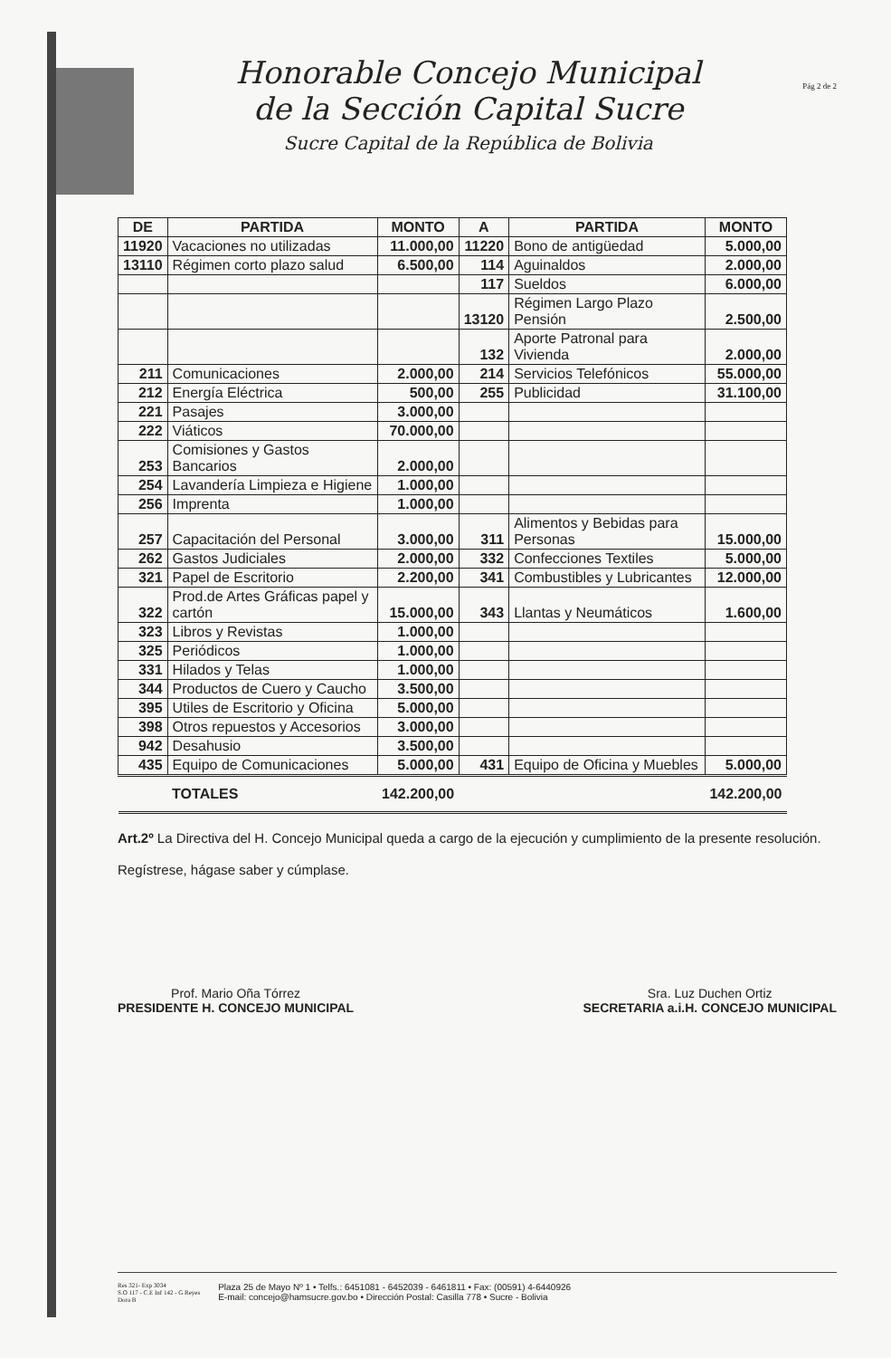Honorable Concejo Municipal
de la Sección Capital Sucre
Sucre Capital de la República de Bolivia
Pág 2 de 2
| DE | PARTIDA | MONTO | A | PARTIDA | MONTO |
| --- | --- | --- | --- | --- | --- |
| 11920 | Vacaciones no utilizadas | 11.000,00 | 11220 | Bono de antigüedad | 5.000,00 |
| 13110 | Régimen corto plazo salud | 6.500,00 | 114 | Aguinaldos | 2.000,00 |
| | | | 117 | Sueldos | 6.000,00 |
| | | | 13120 | Régimen Largo Plazo Pensión | 2.500,00 |
| | | | 132 | Aporte Patronal para Vivienda | 2.000,00 |
| 211 | Comunicaciones | 2.000,00 | 214 | Servicios Telefónicos | 55.000,00 |
| 212 | Energía Eléctrica | 500,00 | 255 | Publicidad | 31.100,00 |
| 221 | Pasajes | 3.000,00 | | | |
| 222 | Viáticos | 70.000,00 | | | |
| 253 | Comisiones y Gastos Bancarios | 2.000,00 | | | |
| 254 | Lavandería Limpieza e Higiene | 1.000,00 | | | |
| 256 | Imprenta | 1.000,00 | | | |
| 257 | Capacitación del Personal | 3.000,00 | 311 | Alimentos y Bebidas para Personas | 15.000,00 |
| 262 | Gastos Judiciales | 2.000,00 | 332 | Confecciones Textiles | 5.000,00 |
| 321 | Papel de Escritorio | 2.200,00 | 341 | Combustibles y Lubricantes | 12.000,00 |
| 322 | Prod.de Artes Gráficas papel y cartón | 15.000,00 | 343 | Llantas y Neumáticos | 1.600,00 |
| 323 | Libros y Revistas | 1.000,00 | | | |
| 325 | Periódicos | 1.000,00 | | | |
| 331 | Hilados y Telas | 1.000,00 | | | |
| 344 | Productos de Cuero y Caucho | 3.500,00 | | | |
| 395 | Utiles de Escritorio y Oficina | 5.000,00 | | | |
| 398 | Otros repuestos y Accesorios | 3.000,00 | | | |
| 942 | Desahusio | 3.500,00 | | | |
| 435 | Equipo de Comunicaciones | 5.000,00 | 431 | Equipo de Oficina y Muebles | 5.000,00 |
| | TOTALES | 142.200,00 | | | 142.200,00 |
Art.2º La Directiva del H. Concejo Municipal queda a cargo de la ejecución y cumplimiento de la presente resolución.
Regístrese, hágase saber y cúmplase.
Prof. Mario Oña Tórrez
PRESIDENTE H. CONCEJO MUNICIPAL
Sra. Luz Duchen Ortiz
SECRETARIA a.i.H. CONCEJO MUNICIPAL
Res 321- Exp 3034
S.O 117 - C.E Inf 142 - G Reyes
Dora B
Plaza 25 de Mayo Nº 1 • Telfs.: 6451081 - 6452039 - 6461811 • Fax: (00591) 4-6440926
E-mail: concejo@hamsucre.gov.bo • Dirección Postal: Casilla 778 • Sucre - Bolivia